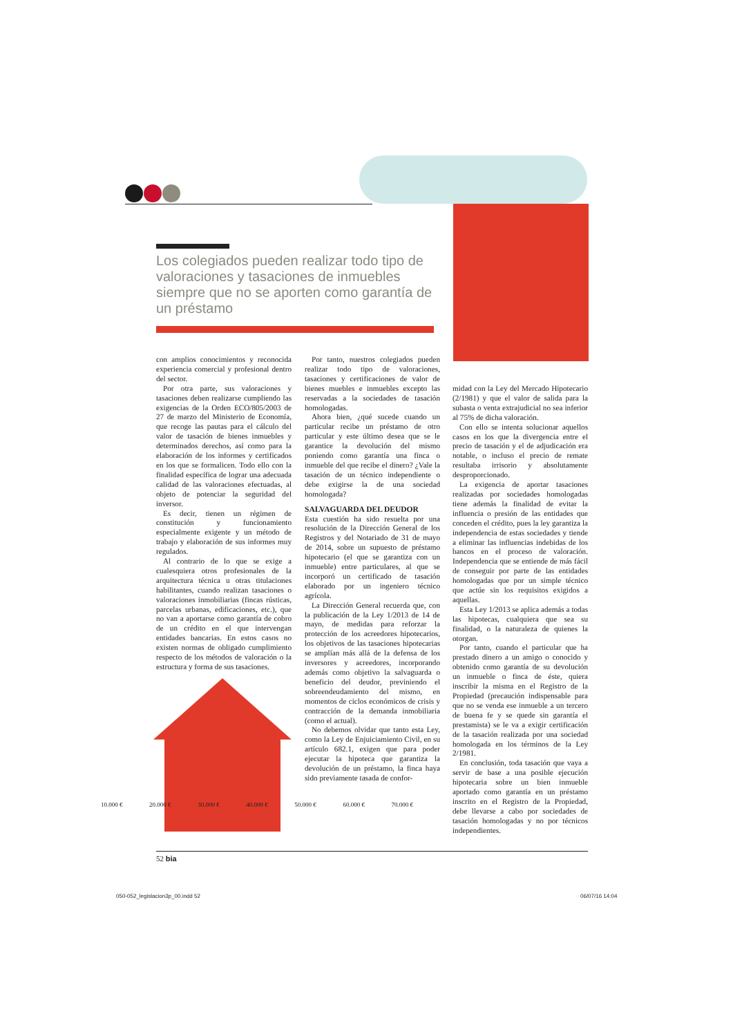Los colegiados pueden realizar todo tipo de valoraciones y tasaciones de inmuebles siempre que no se aporten como garantía de un préstamo
con amplios conocimientos y reconocida experiencia comercial y profesional dentro del sector.
Por otra parte, sus valoraciones y tasaciones deben realizarse cumpliendo las exigencias de la Orden ECO/805/2003 de 27 de marzo del Ministerio de Economía, que recoge las pautas para el cálculo del valor de tasación de bienes inmuebles y determinados derechos, así como para la elaboración de los informes y certificados en los que se formalicen. Todo ello con la finalidad específica de lograr una adecuada calidad de las valoraciones efectuadas, al objeto de potenciar la seguridad del inversor.
Es decir, tienen un régimen de constitución y funcionamiento especialmente exigente y un método de trabajo y elaboración de sus informes muy regulados.
Al contrario de lo que se exige a cualesquiera otros profesionales de la arquitectura técnica u otras titulaciones habilitantes, cuando realizan tasaciones o valoraciones inmobiliarias (fincas rústicas, parcelas urbanas, edificaciones, etc.), que no van a aportarse como garantía de cobro de un crédito en el que intervengan entidades bancarias. En estos casos no existen normas de obligado cumplimiento respecto de los métodos de valoración o la estructura y forma de sus tasaciones.
Por tanto, nuestros colegiados pueden realizar todo tipo de valoraciones, tasaciones y certificaciones de valor de bienes muebles e inmuebles excepto las reservadas a la sociedades de tasación homologadas.
Ahora bien, ¿qué sucede cuando un particular recibe un préstamo de otro particular y este último desea que se le garantice la devolución del mismo poniendo como garantía una finca o inmueble del que recibe el dinero? ¿Vale la tasación de un técnico independiente o debe exigirse la de una sociedad homologada?
SALVAGUARDA DEL DEUDOR
Esta cuestión ha sido resuelta por una resolución de la Dirección General de los Registros y del Notariado de 31 de mayo de 2014, sobre un supuesto de préstamo hipotecario (el que se garantiza con un inmueble) entre particulares, al que se incorporó un certificado de tasación elaborado por un ingeniero técnico agrícola.
La Dirección General recuerda que, con la publicación de la Ley 1/2013 de 14 de mayo, de medidas para reforzar la protección de los acreedores hipotecarios, los objetivos de las tasaciones hipotecarias se amplían más allá de la defensa de los inversores y acreedores, incorporando además como objetivo la salvaguarda o beneficio del deudor, previniendo el sobreendeudamiento del mismo, en momentos de ciclos económicos de crisis y contracción de la demanda inmobiliaria (como el actual).
No debemos olvidar que tanto esta Ley, como la Ley de Enjuiciamiento Civil, en su artículo 682.1, exigen que para poder ejecutar la hipoteca que garantiza la devolución de un préstamo, la finca haya sido previamente tasada de confor-
midad con la Ley del Mercado Hipotecario (2/1981) y que el valor de salida para la subasta o venta extrajudicial no sea inferior al 75% de dicha valoración.
Con ello se intenta solucionar aquellos casos en los que la divergencia entre el precio de tasación y el de adjudicación era notable, o incluso el precio de remate resultaba irrisorio y absolutamente desproporcionado.
La exigencia de aportar tasaciones realizadas por sociedades homologadas tiene además la finalidad de evitar la influencia o presión de las entidades que conceden el crédito, pues la ley garantiza la independencia de estas sociedades y tiende a eliminar las influencias indebidas de los bancos en el proceso de valoración. Independencia que se entiende de más fácil de conseguir por parte de las entidades homologadas que por un simple técnico que actúe sin los requisitos exigidos a aquellas.
Esta Ley 1/2013 se aplica además a todas las hipotecas, cualquiera que sea su finalidad, o la naturaleza de quienes la otorgan.
Por tanto, cuando el particular que ha prestado dinero a un amigo o conocido y obtenido como garantía de su devolución un inmueble o finca de éste, quiera inscribir la misma en el Registro de la Propiedad (precaución indispensable para que no se venda ese inmueble a un tercero de buena fe y se quede sin garantía el prestamista) se le va a exigir certificación de la tasación realizada por una sociedad homologada en los términos de la Ley 2/1981.
En conclusión, toda tasación que vaya a servir de base a una posible ejecución hipotecaria sobre un bien inmueble aportado como garantía en un préstamo inscrito en el Registro de la Propiedad, debe llevarse a cabo por sociedades de tasación homologadas y no por técnicos independientes.
10.000 € 20.000 € 30.000 € 40.000 € 50.000 € 60.000 € 70.000 €
52 bia
050-052_legislacion3p_00.indd 52
06/07/16 14:04